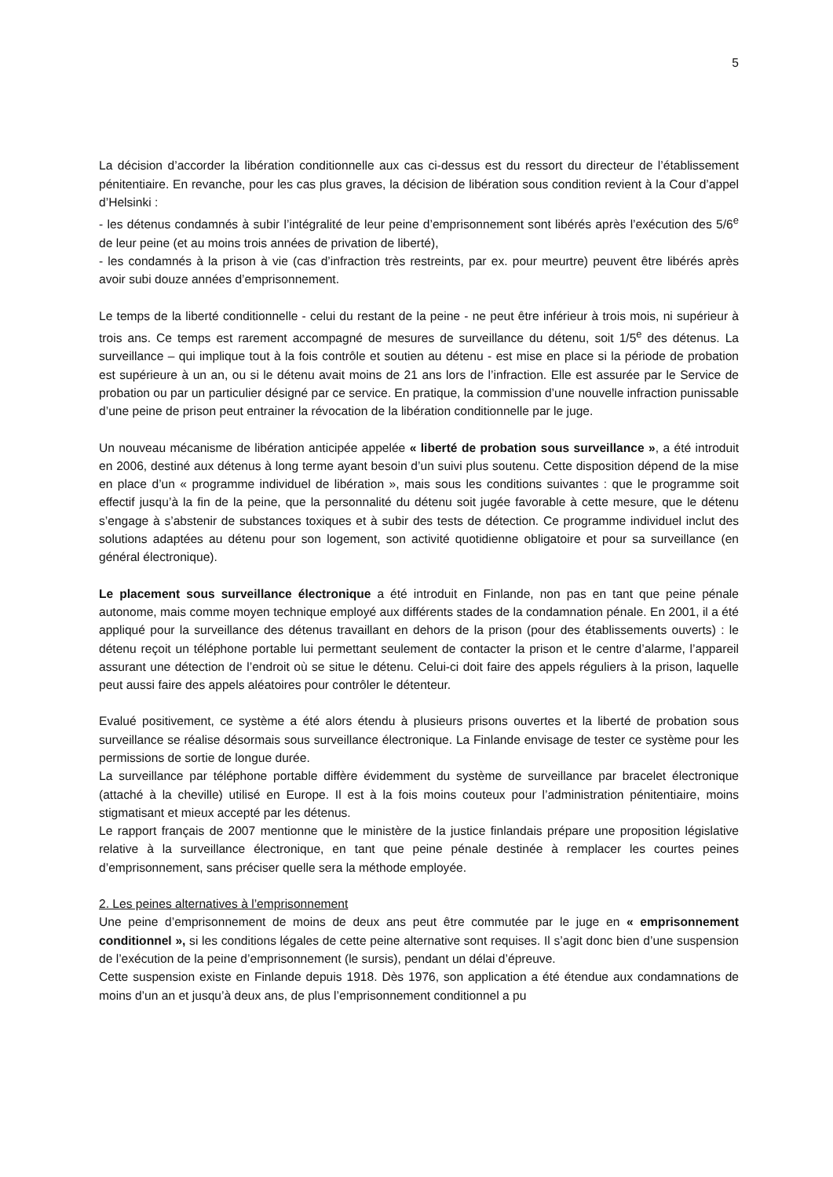5
La décision d’accorder la libération conditionnelle aux cas ci-dessus est du ressort du directeur de l’établissement pénitentiaire. En revanche, pour les cas plus graves, la décision de libération sous condition revient à la Cour d’appel d’Helsinki :
- les détenus condamnés à subir l’intégralité de leur peine d’emprisonnement sont libérés après l’exécution des 5/6<sup>e</sup> de leur peine (et au moins trois années de privation de liberté),
- les condamnés à la prison à vie (cas d’infraction très restreints, par ex. pour meurtre) peuvent être libérés après avoir subi douze années d’emprisonnement.
Le temps de la liberté conditionnelle - celui du restant de la peine - ne peut être inférieur à trois mois, ni supérieur à trois ans. Ce temps est rarement accompagné de mesures de surveillance du détenu, soit 1/5<sup>e</sup> des détenus. La surveillance – qui implique tout à la fois contrôle et soutien au détenu - est mise en place si la période de probation est supérieure à un an, ou si le détenu avait moins de 21 ans lors de l’infraction. Elle est assurée par le Service de probation ou par un particulier désigné par ce service. En pratique, la commission d’une nouvelle infraction punissable d’une peine de prison peut entrainer la révocation de la libération conditionnelle par le juge.
Un nouveau mécanisme de libération anticipée appelée « liberté de probation sous surveillance », a été introduit en 2006, destiné aux détenus à long terme ayant besoin d’un suivi plus soutenu. Cette disposition dépend de la mise en place d’un « programme individuel de libération », mais sous les conditions suivantes : que le programme soit effectif jusqu’à la fin de la peine, que la personnalité du détenu soit jugée favorable à cette mesure, que le détenu s’engage à s’abstenir de substances toxiques et à subir des tests de détection. Ce programme individuel inclut des solutions adaptées au détenu pour son logement, son activité quotidienne obligatoire et pour sa surveillance (en général électronique).
Le placement sous surveillance électronique a été introduit en Finlande, non pas en tant que peine pénale autonome, mais comme moyen technique employé aux différents stades de la condamnation pénale. En 2001, il a été appliqué pour la surveillance des détenus travaillant en dehors de la prison (pour des établissements ouverts) : le détenu reçoit un téléphone portable lui permettant seulement de contacter la prison et le centre d’alarme, l’appareil assurant une détection de l’endroit où se situe le détenu. Celui-ci doit faire des appels réguliers à la prison, laquelle peut aussi faire des appels aléatoires pour contrôler le détenteur.
Evalué positivement, ce système a été alors étendu à plusieurs prisons ouvertes et la liberté de probation sous surveillance se réalise désormais sous surveillance électronique. La Finlande envisage de tester ce système pour les permissions de sortie de longue durée.
La surveillance par téléphone portable diffère évidemment du système de surveillance par bracelet électronique (attaché à la cheville) utilisé en Europe. Il est à la fois moins couteux pour l’administration pénitentiaire, moins stigmatisant et mieux accepté par les détenus.
Le rapport français de 2007 mentionne que le ministère de la justice finlandais prépare une proposition législative relative à la surveillance électronique, en tant que peine pénale destinée à remplacer les courtes peines d’emprisonnement, sans préciser quelle sera la méthode employée.
2. Les peines alternatives à l’emprisonnement
Une peine d’emprisonnement de moins de deux ans peut être commutée par le juge en « emprisonnement conditionnel », si les conditions légales de cette peine alternative sont requises. Il s’agit donc bien d’une suspension de l’exécution de la peine d’emprisonnement (le sursis), pendant un délai d’épreuve.
Cette suspension existe en Finlande depuis 1918. Dès 1976, son application a été étendue aux condamnations de moins d’un an et jusqu’à deux ans, de plus l’emprisonnement conditionnel a pu